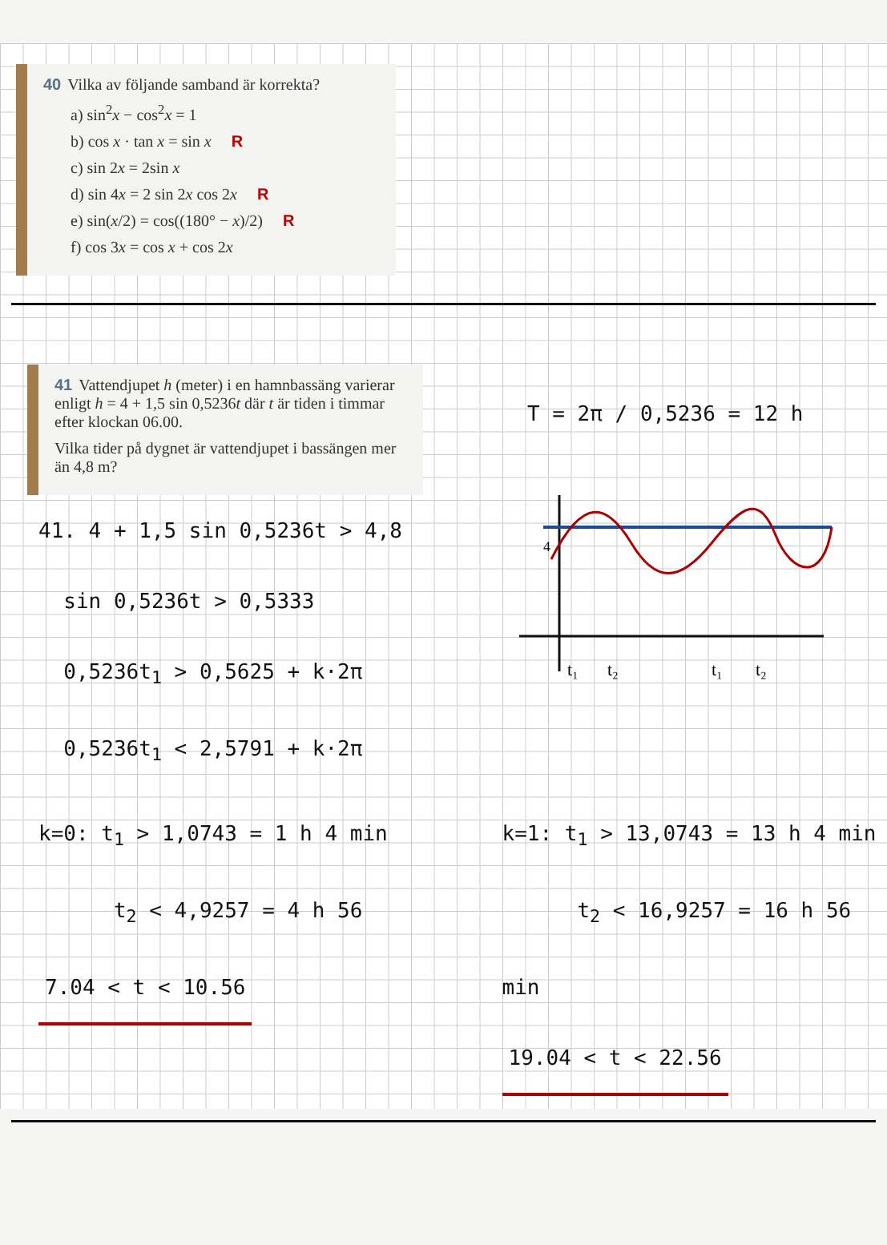40 Vilka av följande samband är korrekta?
a) sin<sup>2</sup>x − cos<sup>2</sup>x = 1
b) cos x · tan x = sin x R
c) sin 2x = 2sin x
d) sin 4x = 2 sin 2x cos 2x R
e) sin(x/2) = cos((180° − x)/2) R
f) cos 3x = cos x + cos 2x
41 Vattendjupet h (meter) i en hamnbassäng varierar enligt h = 4 + 1,5 sin 0,5236t där t är tiden i timmar efter klockan 06.00.
Vilka tider på dygnet är vattendjupet i bassängen mer än 4,8 m?
T = 2π / 0,5236 = 12 h
41. 4 + 1,5 sin 0,5236t > 4,8
sin 0,5236t > 0,5333
0,5236t<sub>1</sub> > 0,5625 + k·2π
0,5236t<sub>1</sub> < 2,5791 + k·2π
4
t₁
t₂
t₁
t₂
k=0: t<sub>1</sub> > 1,0743 = 1 h 4 min
t<sub>2</sub> < 4,9257 = 4 h 56
7.04 < t < 10.56
k=1: t<sub>1</sub> > 13,0743 = 13 h 4 min
t<sub>2</sub> < 16,9257 = 16 h 56 min
19.04 < t < 22.56